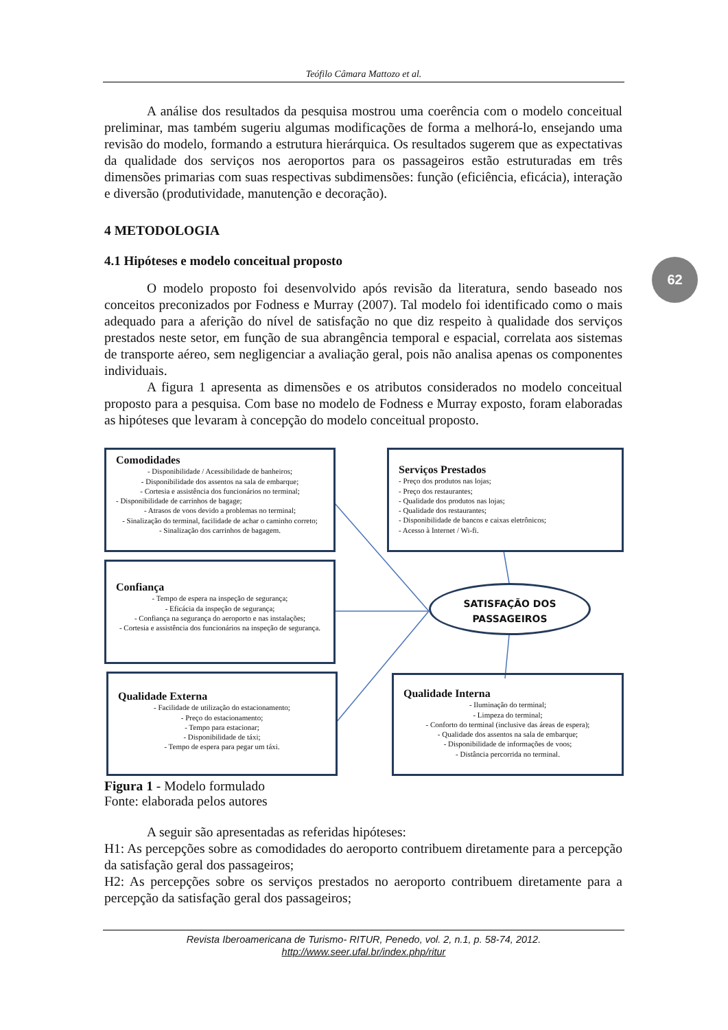Teófilo Câmara Mattozo et al.
62
A análise dos resultados da pesquisa mostrou uma coerência com o modelo conceitual preliminar, mas também sugeriu algumas modificações de forma a melhorá-lo, ensejando uma revisão do modelo, formando a estrutura hierárquica. Os resultados sugerem que as expectativas da qualidade dos serviços nos aeroportos para os passageiros estão estruturadas em três dimensões primarias com suas respectivas subdimensões: função (eficiência, eficácia), interação e diversão (produtividade, manutenção e decoração).
4 METODOLOGIA
4.1 Hipóteses e modelo conceitual proposto
O modelo proposto foi desenvolvido após revisão da literatura, sendo baseado nos conceitos preconizados por Fodness e Murray (2007). Tal modelo foi identificado como o mais adequado para a aferição do nível de satisfação no que diz respeito à qualidade dos serviços prestados neste setor, em função de sua abrangência temporal e espacial, correlata aos sistemas de transporte aéreo, sem negligenciar a avaliação geral, pois não analisa apenas os componentes individuais.
A figura 1 apresenta as dimensões e os atributos considerados no modelo conceitual proposto para a pesquisa. Com base no modelo de Fodness e Murray exposto, foram elaboradas as hipóteses que levaram à concepção do modelo conceitual proposto.
Comodidades
- Disponibilidade / Acessibilidade de banheiros;
- Disponibilidade dos assentos na sala de embarque;
- Cortesia e assistência dos funcionários no terminal;
- Disponibilidade de carrinhos de bagage;
- Atrasos de voos devido a problemas no terminal;
- Sinalização do terminal, facilidade de achar o caminho correto;
- Sinalização dos carrinhos de bagagem.
Serviços Prestados
- Preço dos produtos nas lojas;
- Preço dos restaurantes;
- Qualidade dos produtos nas lojas;
- Qualidade dos restaurantes;
- Disponibilidade de bancos e caixas eletrônicos;
- Acesso à Internet / Wi-fi.
Confiança
- Tempo de espera na inspeção de segurança;
- Eficácia da inspeção de segurança;
- Confiança na segurança do aeroporto e nas instalações;
- Cortesia e assistência dos funcionários na inspeção de segurança.
SATISFAÇÃO DOS
PASSAGEIROS
Qualidade Externa
- Facilidade de utilização do estacionamento;
- Preço do estacionamento;
- Tempo para estacionar;
- Disponibilidade de táxi;
- Tempo de espera para pegar um táxi.
Qualidade Interna
- Iluminação do terminal;
- Limpeza do terminal;
- Conforto do terminal (inclusive das áreas de espera);
- Qualidade dos assentos na sala de embarque;
- Disponibilidade de informações de voos;
- Distância percorrida no terminal.
Figura 1 - Modelo formulado
Fonte: elaborada pelos autores
A seguir são apresentadas as referidas hipóteses:
H1: As percepções sobre as comodidades do aeroporto contribuem diretamente para a percepção da satisfação geral dos passageiros;
H2: As percepções sobre os serviços prestados no aeroporto contribuem diretamente para a percepção da satisfação geral dos passageiros;
Revista Iberoamericana de Turismo- RITUR, Penedo, vol. 2, n.1, p. 58-74, 2012.
http://www.seer.ufal.br/index.php/ritur